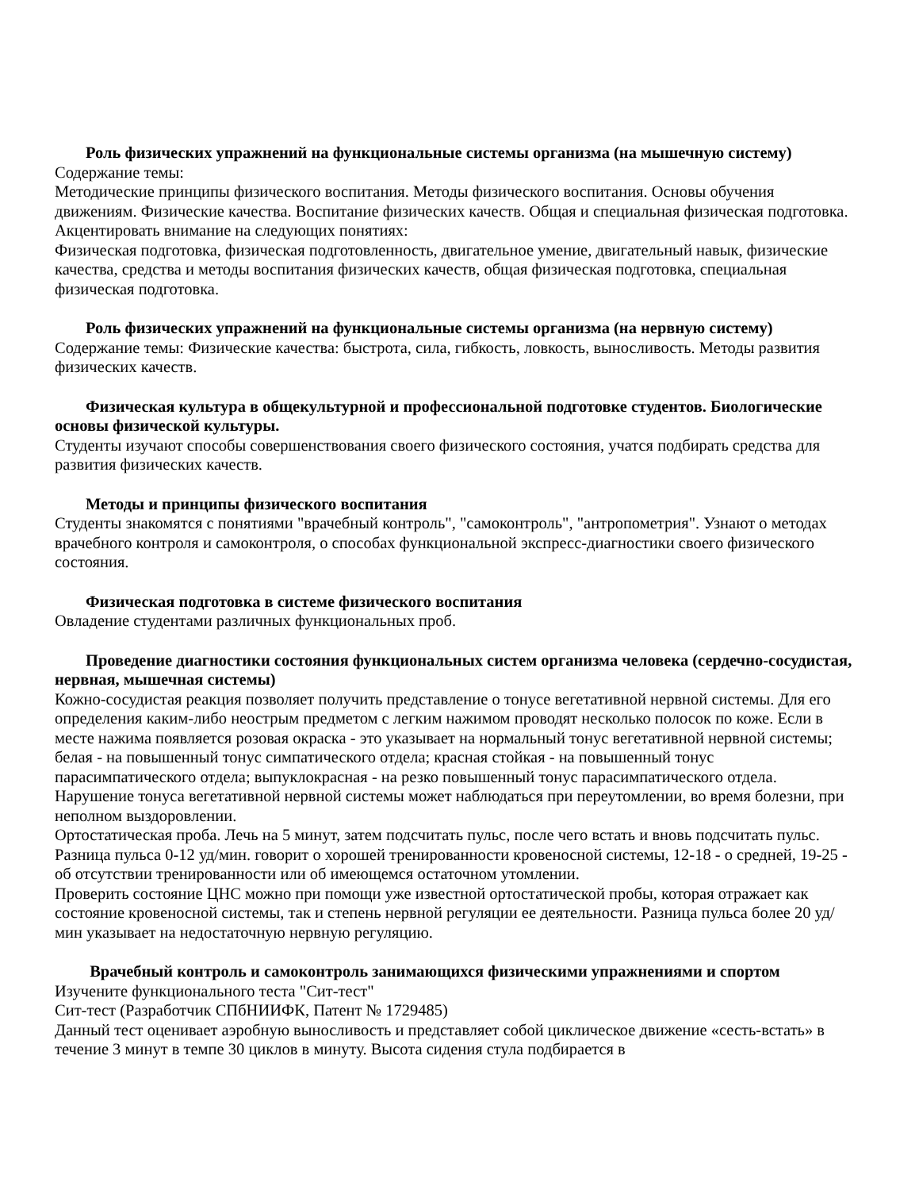Роль физических упражнений на функциональные системы организма (на мышечную систему)
Содержание темы:
Методические принципы физического воспитания. Методы физического воспитания. Основы обучения движениям. Физические качества. Воспитание физических качеств. Общая и специальная физическая подготовка.
Акцентировать внимание на следующих понятиях:
Физическая подготовка, физическая подготовленность, двигательное умение, двигательный навык, физические качества, средства и методы воспитания физических качеств, общая физическая подготовка, специальная физическая подготовка.
Роль физических упражнений на функциональные системы организма (на нервную систему)
Содержание темы: Физические качества: быстрота, сила, гибкость, ловкость, выносливость. Методы развития физических качеств.
Физическая культура в общекультурной и профессиональной подготовке студентов. Биологические основы физической культуры.
Студенты изучают способы совершенствования своего физического состояния, учатся подбирать средства для развития физических качеств.
Методы и принципы физического воспитания
Студенты знакомятся с понятиями "врачебный контроль", "самоконтроль", "антропометрия". Узнают о методах врачебного контроля и самоконтроля, о способах функциональной экспресс-диагностики своего физического состояния.
Физическая подготовка в системе физического воспитания
Овладение студентами различных функциональных проб.
Проведение диагностики состояния функциональных систем организма человека (сердечно-сосудистая, нервная, мышечная системы)
Кожно-сосудистая реакция позволяет получить представление о тонусе вегетативной нервной системы. Для его определения каким-либо неострым предметом с легким нажимом проводят несколько полосок по коже. Если в месте нажима появляется розовая окраска - это указывает на нормальный тонус вегетативной нервной системы; белая - на повышенный тонус симпатического отдела; красная стойкая - на повышенный тонус парасимпатического отдела; выпуклокрасная - на резко повышенный тонус парасимпатического отдела. Нарушение тонуса вегетативной нервной системы может наблюдаться при переутомлении, во время болезни, при неполном выздоровлении.
Ортостатическая проба. Лечь на 5 минут, затем подсчитать пульс, после чего встать и вновь подсчитать пульс. Разница пульса 0-12 уд/мин. говорит о хорошей тренированности кровеносной системы, 12-18 - о средней, 19-25 - об отсутствии тренированности или об имеющемся остаточном утомлении.
Проверить состояние ЦНС можно при помощи уже известной ортостатической пробы, которая отражает как состояние кровеносной системы, так и степень нервной регуляции ее деятельности. Разница пульса более 20 уд/мин указывает на недостаточную нервную регуляцию.
Врачебный контроль и самоконтроль занимающихся физическими упражнениями и спортом
Изучените функционального теста "Сит-тест"
Сит-тест (Разработчик СПбНИИФК, Патент № 1729485)
Данный тест оценивает аэробную выносливость и представляет собой циклическое движение «сесть-встать» в течение 3 минут в темпе 30 циклов в минуту. Высота сидения стула подбирается в